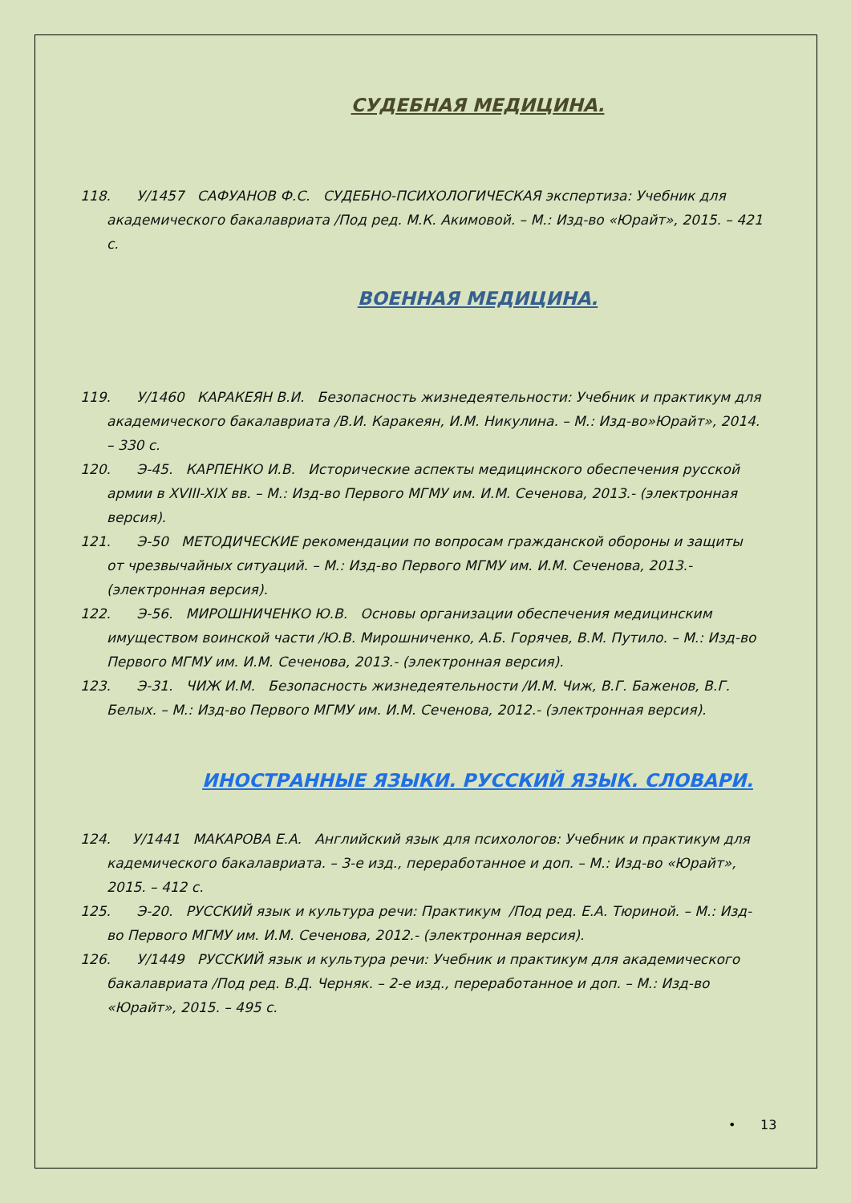СУДЕБНАЯ МЕДИЦИНА.
118. У/1457 САФУАНОВ Ф.С. СУДЕБНО-ПСИХОЛОГИЧЕСКАЯ экспертиза: Учебник для академического бакалавриата /Под ред. М.К. Акимовой. – М.: Изд-во «Юрайт», 2015. – 421 с.
ВОЕННАЯ МЕДИЦИНА.
119. У/1460 КАРАКЕЯН В.И. Безопасность жизнедеятельности: Учебник и практикум для академического бакалавриата /В.И. Каракеян, И.М. Никулина. – М.: Изд-во»Юрайт», 2014. – 330 с.
120. Э-45. КАРПЕНКО И.В. Исторические аспекты медицинского обеспечения русской армии в XVIII-XIX вв. – М.: Изд-во Первого МГМУ им. И.М. Сеченова, 2013.- (электронная версия).
121. Э-50 МЕТОДИЧЕСКИЕ рекомендации по вопросам гражданской обороны и защиты от чрезвычайных ситуаций. – М.: Изд-во Первого МГМУ им. И.М. Сеченова, 2013.- (электронная версия).
122. Э-56. МИРОШНИЧЕНКО Ю.В. Основы организации обеспечения медицинским имуществом воинской части /Ю.В. Мирошниченко, А.Б. Горячев, В.М. Путило. – М.: Изд-во Первого МГМУ им. И.М. Сеченова, 2013.- (электронная версия).
123. Э-31. ЧИЖ И.М. Безопасность жизнедеятельности /И.М. Чиж, В.Г. Баженов, В.Г. Белых. – М.: Изд-во Первого МГМУ им. И.М. Сеченова, 2012.- (электронная версия).
ИНОСТРАННЫЕ ЯЗЫКИ. РУССКИЙ ЯЗЫК. СЛОВАРИ.
124. У/1441 МАКАРОВА Е.А. Английский язык для психологов: Учебник и практикум для кадемического бакалавриата. – 3-е изд., переработанное и доп. – М.: Изд-во «Юрайт», 2015. – 412 с.
125. Э-20. РУССКИЙ язык и культура речи: Практикум /Под ред. Е.А. Тюриной. – М.: Изд-во Первого МГМУ им. И.М. Сеченова, 2012.- (электронная версия).
126. У/1449 РУССКИЙ язык и культура речи: Учебник и практикум для академического бакалавриата /Под ред. В.Д. Черняк. – 2-е изд., переработанное и доп. – М.: Изд-во «Юрайт», 2015. – 495 с.
• 13